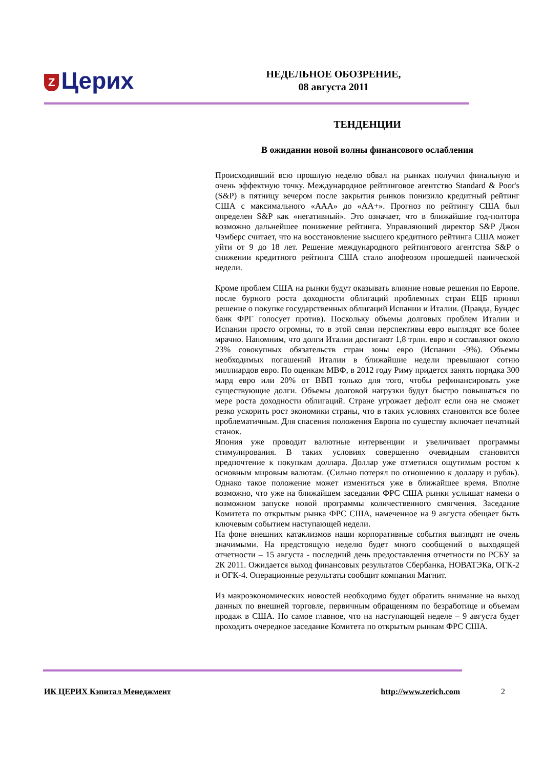Z Церих
НЕДЕЛЬНОЕ ОБОЗРЕНИЕ,
08 августа 2011
ТЕНДЕНЦИИ
В ожидании новой волны финансового ослабления
Происходивший всю прошлую неделю обвал на рынках получил финальную и очень эффектную точку. Международное рейтинговое агентство Standard & Poor's (S&P) в пятницу вечером после закрытия рынков понизило кредитный рейтинг США с максимального «ААА» до «АА+». Прогноз по рейтингу США был определен S&P как «негативный». Это означает, что в ближайшие год-полтора возможно дальнейшее понижение рейтинга. Управляющий директор S&P Джон Чэмберс считает, что на восстановление высшего кредитного рейтинга США может уйти от 9 до 18 лет. Решение международного рейтингового агентства S&P о снижении кредитного рейтинга США стало апофеозом прошедшей панической недели.
Кроме проблем США на рынки будут оказывать влияние новые решения по Европе. после бурного роста доходности облигаций проблемных стран ЕЦБ принял решение о покупке государственных облигаций Испании и Италии. (Правда, Бундес банк ФРГ голосует против). Поскольку объемы долговых проблем Италии и Испании просто огромны, то в этой связи перспективы евро выглядят все более мрачно. Напомним, что долги Италии достигают 1,8 трлн. евро и составляют около 23% совокупных обязательств стран зоны евро (Испании -9%). Объемы необходимых погашений Италии в ближайшие недели превышают сотню миллиардов евро. По оценкам МВФ, в 2012 году Риму придется занять порядка 300 млрд евро или 20% от ВВП только для того, чтобы рефинансировать уже существующие долги. Объемы долговой нагрузки будут быстро повышаться по мере роста доходности облигаций. Стране угрожает дефолт если она не сможет резко ускорить рост экономики страны, что в таких условиях становится все более проблематичным. Для спасения положения Европа по существу включает печатный станок.
Япония уже проводит валютные интервенции и увеличивает программы стимулирования. В таких условиях совершенно очевидным становится предпочтение к покупкам доллара. Доллар уже отметился ощутимым ростом к основным мировым валютам. (Сильно потерял по отношению к доллару и рубль). Однако такое положение может измениться уже в ближайшее время. Вполне возможно, что уже на ближайшем заседании ФРС США рынки услышат намеки о возможном запуске новой программы количественного смягчения. Заседание Комитета по открытым рынка ФРС США, намеченное на 9 августа обещает быть ключевым событием наступающей недели.
На фоне внешних катаклизмов наши корпоративные события выглядят не очень значимыми. На предстоящую неделю будет много сообщений о выходящей отчетности – 15 августа - последний день предоставления отчетности по РСБУ за 2К 2011. Ожидается выход финансовых результатов Сбербанка, НОВАТЭКа, ОГК-2 и ОГК-4. Операционные результаты сообщит компания Магнит.
Из макроэкономических новостей необходимо будет обратить внимание на выход данных по внешней торговле, первичным обращениям по безработице и объемам продаж в США. Но самое главное, что на наступающей неделе – 9 августа будет проходить очередное заседание Комитета по открытым рынкам ФРС США.
ИК ЦЕРИХ Кэпитал Менеджмент http://www.zerich.com 2